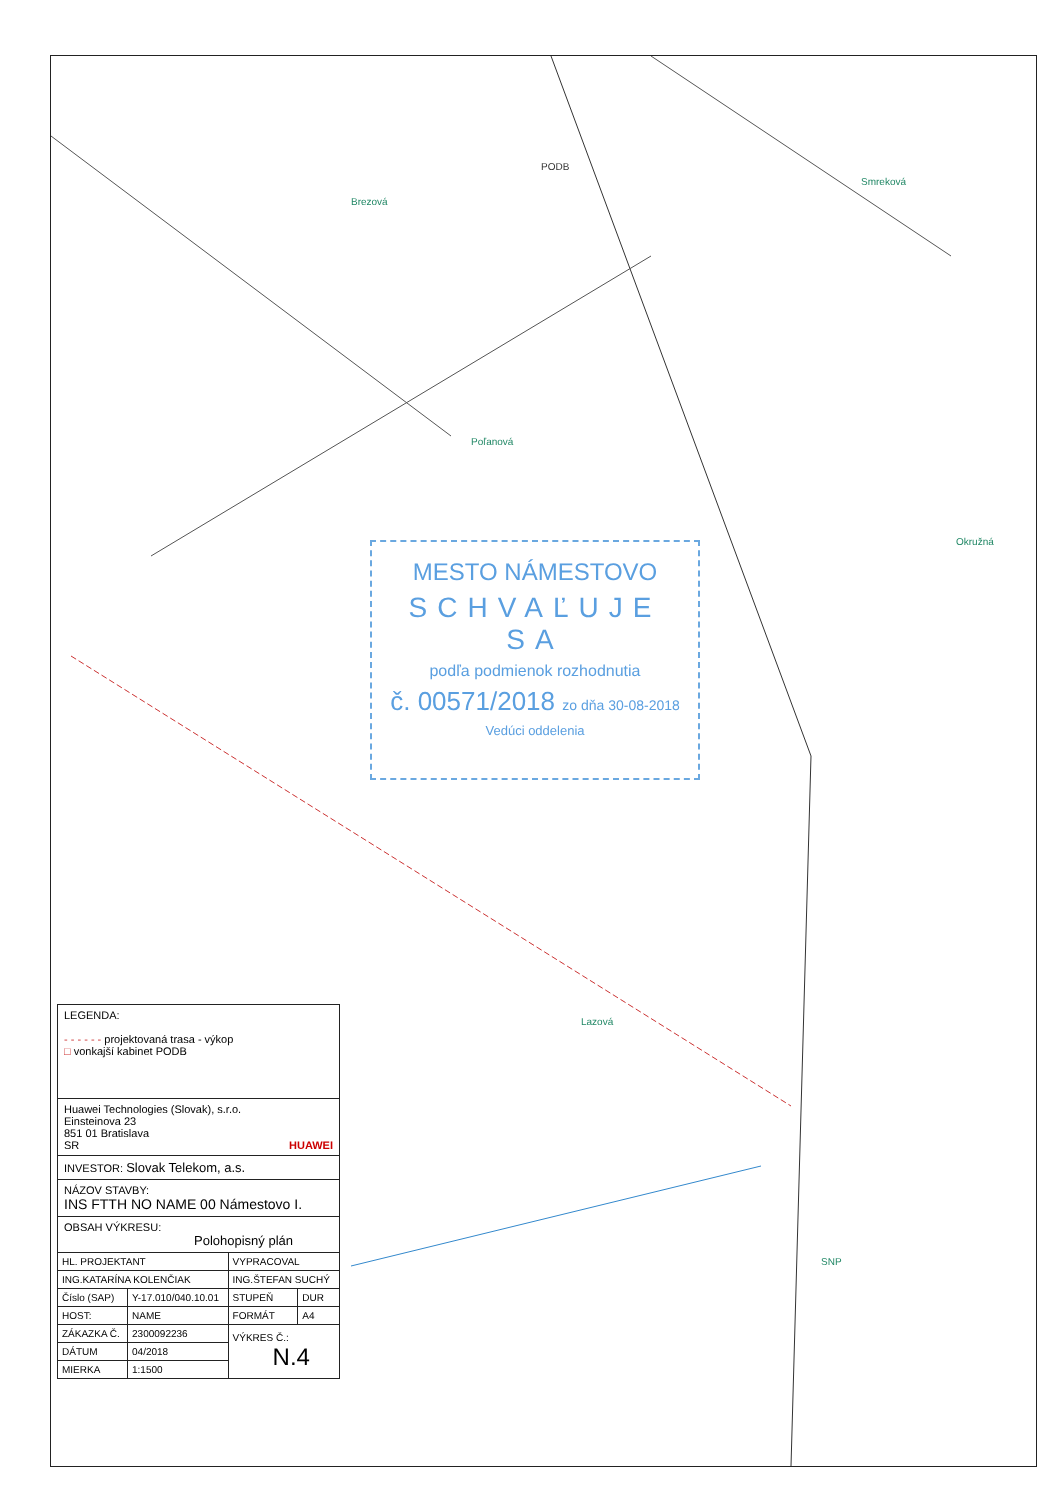PODB
Poľanová
Brezová
Lazová
SNP
Okružná
Smreková
MESTO NÁMESTOVO
SCHVAĽUJE SA
podľa podmienok rozhodnutia
č. 00571/2018 zo dňa 30-08-2018
Vedúci oddelenia
LEGENDA:
- - - - - - projektovaná trasa - výkop
□ vonkajší kabinet PODB
Huawei Technologies (Slovak), s.r.o.
Einsteinova 23
851 01 Bratislava
SR HUAWEI
INVESTOR: Slovak Telekom, a.s.
NÁZOV STAVBY:
INS FTTH NO NAME 00 Námestovo I.
OBSAH VÝKRESU:
Polohopisný plán
| HL. PROJEKTANT | | VYPRACOVAL | |
| ING.KATARÍNA KOLENČIAK | | ING.ŠTEFAN SUCHÝ | |
| Číslo (SAP) | Y-17.010/040.10.01 | STUPEŇ | DUR |
| HOST: | NAME | FORMÁT | A4 |
| ZÁKAZKA Č. | 2300092236 | VÝKRES Č.: N.4 | |
| DÁTUM | 04/2018 | | |
| MIERKA | 1:1500 | | |